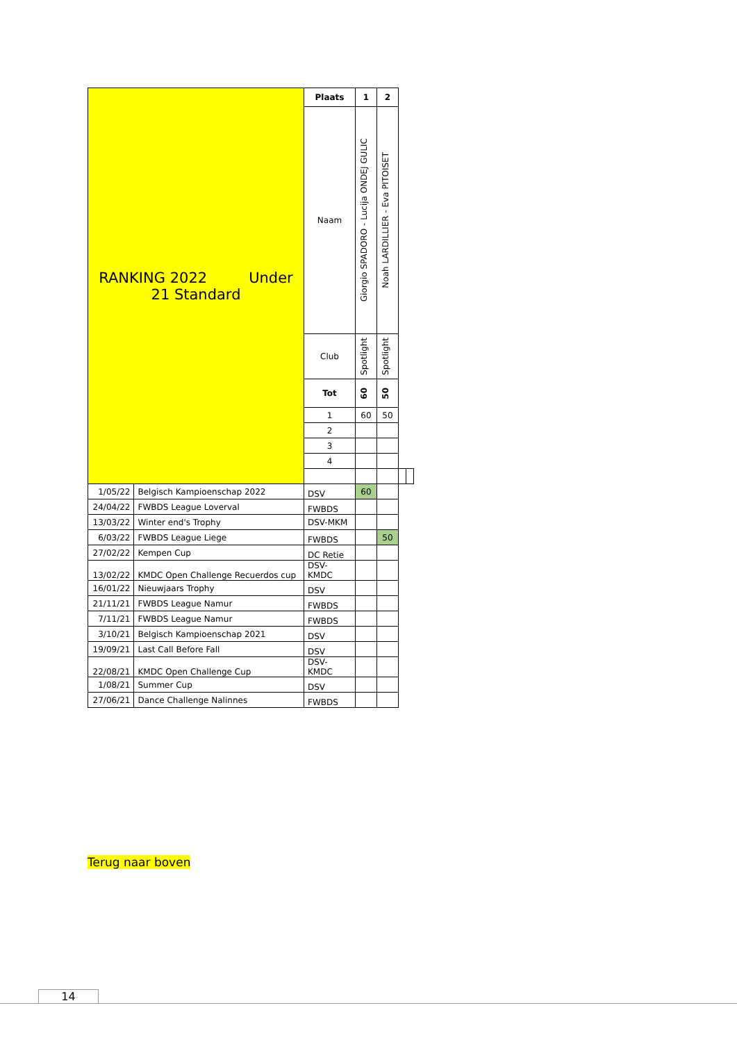| RANKING 2022 Under 21 Standard | | Plaats | 1 | 2 | | |
| | | Naam | Giorgio SPADORO - Lucija ONDEJ GULIC | Noah LARDILLIER - Eva PITOISET | | |
| | | Club | Spotlight | Spotlight | | |
| | | Tot | 60 | 50 | | |
| | | 1 | 60 | 50 | | |
| | | 2 | | | | |
| | | 3 | | | | |
| | | 4 | | | | |
| 1/05/22 | Belgisch Kampioenschap 2022 | DSV | 60 | | | |
| 24/04/22 | FWBDS League Loverval | FWBDS | | | | |
| 13/03/22 | Winter end's Trophy | DSV-MKM | | | | |
| 6/03/22 | FWBDS League Liege | FWBDS | | 50 | | |
| 27/02/22 | Kempen Cup | DC Retie | | | | |
| 13/02/22 | KMDC Open Challenge Recuerdos cup | DSV- KMDC | | | | |
| 16/01/22 | Nieuwjaars Trophy | DSV | | | | |
| 21/11/21 | FWBDS League Namur | FWBDS | | | | |
| 7/11/21 | FWBDS League Namur | FWBDS | | | | |
| 3/10/21 | Belgisch Kampioenschap 2021 | DSV | | | | |
| 19/09/21 | Last Call Before Fall | DSV | | | | |
| 22/08/21 | KMDC Open Challenge Cup | DSV- KMDC | | | | |
| 1/08/21 | Summer Cup | DSV | | | | |
| 27/06/21 | Dance Challenge Nalinnes | FWBDS | | | | |
Terug naar boven
14